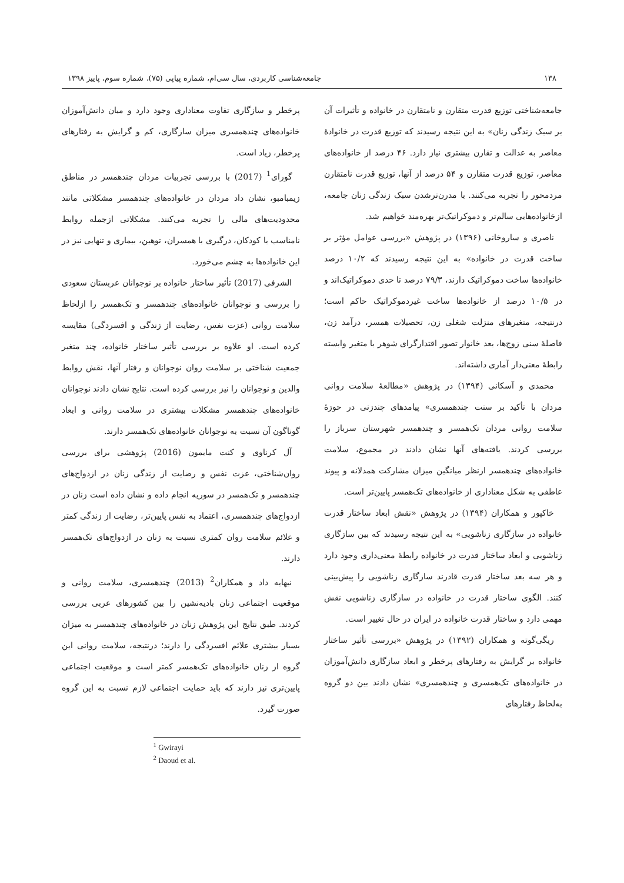۱۳۸ جامعه‌شناسی کاربردی، سال سی‌ام، شماره پیاپی (۷۵)، شماره سوم، پاییز ۱۳۹۸
جامعه‌شناختی توزیع قدرت متقارن و نامتقارن در خانواده و تأثیرات آن بر سبک زندگی زنان» به این نتیجه رسیدند که توزیع قدرت در خانوادهٔ معاصر به عدالت و تقارن بیشتری نیاز دارد. ۴۶ درصد از خانواده‌های معاصر، توزیع قدرت متقارن و ۵۴ درصد از آنها، توزیع قدرت نامتقارن مردمحور را تجربه می‌کنند. با مدرن‌ترشدن سبک زندگی زنان جامعه، ازخانواده‌هایی سالم‌تر و دموکراتیک‌تر بهره‌مند خواهیم شد.
ناصری و ساروخانی (۱۳۹۶) در پژوهش «بررسی عوامل مؤثر بر ساخت قدرت در خانواده» به این نتیجه رسیدند که ۱۰/۲ درصد خانواده‌ها ساخت دموکراتیک دارند، ۷۹/۳ درصد تا حدی دموکراتیک‌اند و در ۱۰/۵ درصد از خانواده‌ها ساخت غیردموکراتیک حاکم است؛ درنتیجه، متغیرهای منزلت شغلی زن، تحصیلات همسر، درآمد زن، فاصلهٔ سنی زوج‌ها، بعد خانوار تصور اقتدارگرای شوهر با متغیر وابسته رابطهٔ معنی‌دار آماری داشته‌اند.
محمدی و آسکانی (۱۳۹۴) در پژوهش «مطالعهٔ سلامت روانی مردان با تأکید بر سنت چندهمسری» پیامدهای چندزنی در حوزهٔ سلامت روانی مردان تک‌همسر و چندهمسر شهرستان سرباز را بررسی کردند. یافته‌های آنها نشان دادند در مجموع، سلامت خانواده‌های چندهمسر ازنظر میانگین میزان مشارکت همدلانه و پیوند عاطفی به شکل معناداری از خانواده‌های تک‌همسر پایین‌تر است.
خاکپور و همکاران (۱۳۹۴) در پژوهش «نقش ابعاد ساختار قدرت خانواده در سازگاری زناشویی» به این نتیجه رسیدند که بین سازگاری زناشویی و ابعاد ساختار قدرت در خانواده رابطهٔ معنی‌داری وجود دارد و هر سه بعد ساختار قدرت قادرند سازگاری زناشویی را پیش‌بینی کنند. الگوی ساختار قدرت در خانواده در سازگاری زناشویی نقش مهمی دارد و ساختار قدرت خانواده در ایران در حال تغییر است.
ریگی‌گوته و همکاران (۱۳۹۲) در پژوهش «بررسی تأثیر ساختار خانواده بر گرایش به رفتارهای پرخطر و ابعاد سازگاری دانش‌آموزان در خانواده‌های تک‌همسری و چندهمسری» نشان دادند بین دو گروه به‌لحاظ رفتارهای
پرخطر و سازگاری تفاوت معناداری وجود دارد و میان دانش‌آموزان خانواده‌های چندهمسری میزان سازگاری، کم و گرایش به رفتارهای پرخطر، زیاد است.
گورای<sup>1</sup> (2017) با بررسی تجربیات مردان چندهمسر در مناطق زیمبامبو، نشان داد مردان در خانواده‌های چندهمسر مشکلاتی مانند محدودیت‌های مالی را تجربه می‌کنند. مشکلاتی ازجمله روابط نامناسب با کودکان، درگیری با همسران، توهین، بیماری و تنهایی نیز در این خانواده‌ها به چشم می‌خورد.
الشرفی (2017) تأثیر ساختار خانواده بر نوجوانان عربستان سعودی را بررسی و نوجوانان خانواده‌های چندهمسر و تک‌همسر را ازلحاظ سلامت روانی (عزت نفس، رضایت از زندگی و افسردگی) مقایسه کرده است. او علاوه بر بررسی تأثیر ساختار خانواده، چند متغیر جمعیت شناختی بر سلامت روان نوجوانان و رفتار آنها، نقش روابط والدین و نوجوانان را نیز بررسی کرده است. نتایج نشان دادند نوجوانان خانواده‌های چندهمسر مشکلات بیشتری در سلامت روانی و ابعاد گوناگون آن نسبت به نوجوانان خانواده‌های تک‌همسر دارند.
آل کرناوی و کنت مایمون (2016) پژوهشی برای بررسی روان‌شناختی، عزت نفس و رضایت از زندگی زنان در ازدواج‌های چندهمسر و تک‌همسر در سوریه انجام داده و نشان داده است زنان در ازدواج‌های چندهمسری، اعتماد به نفس پایین‌تر، رضایت از زندگی کمتر و علائم سلامت روان کمتری نسبت به زنان در ازدواج‌های تک‌همسر دارند.
نیهایه داد و همکاران<sup>2</sup> (2013) چندهمسری، سلامت روانی و موقعیت اجتماعی زنان بادیه‌نشین را بین کشورهای عربی بررسی کردند. طبق نتایج این پژوهش زنان در خانواده‌های چندهمسر به میزان بسیار بیشتری علائم افسردگی را دارند؛ درنتیجه، سلامت روانی این گروه از زنان خانواده‌های تک‌همسر کمتر است و موقعیت اجتماعی پایین‌تری نیز دارند که باید حمایت اجتماعی لازم نسبت به این گروه صورت گیرد.
<sup>1</sup> Gwirayi
<sup>2</sup> Daoud et al.